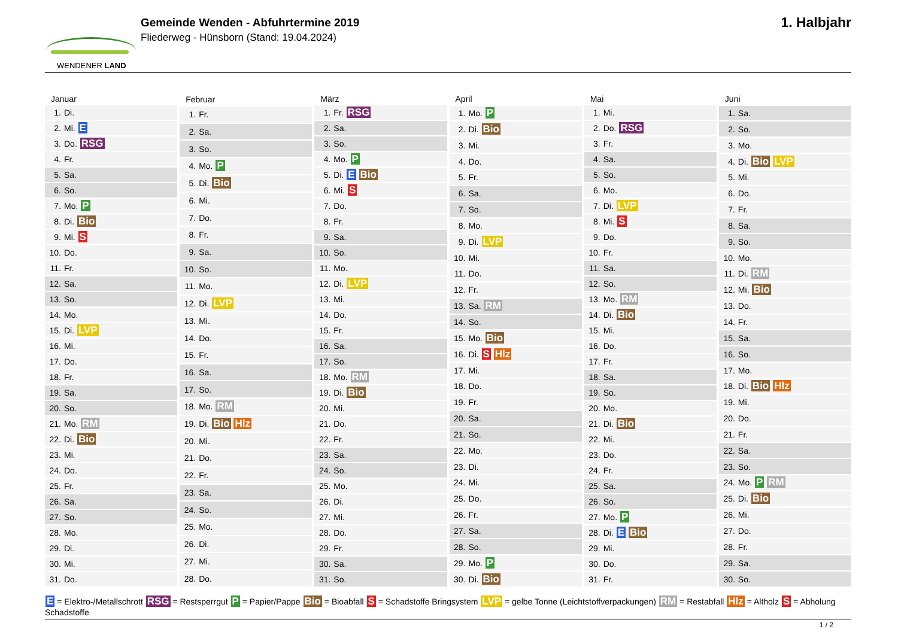WENDENER LAND
Gemeinde Wenden - Abfuhrtermine 2019
Fliederweg - Hünsborn (Stand: 19.04.2024)
1. Halbjahr
| Januar | |
| --- | --- |
| 1. | Di. |
| 2. | Mi. E |
| 3. | Do. RSG |
| 4. | Fr. |
| 5. | Sa. |
| 6. | So. |
| 7. | Mo. P |
| 8. | Di. Bio |
| 9. | Mi. S |
| 10. | Do. |
| 11. | Fr. |
| 12. | Sa. |
| 13. | So. |
| 14. | Mo. |
| 15. | Di. LVP |
| 16. | Mi. |
| 17. | Do. |
| 18. | Fr. |
| 19. | Sa. |
| 20. | So. |
| 21. | Mo. RM |
| 22. | Di. Bio |
| 23. | Mi. |
| 24. | Do. |
| 25. | Fr. |
| 26. | Sa. |
| 27. | So. |
| 28. | Mo. |
| 29. | Di. |
| 30. | Mi. |
| 31. | Do. |
| Februar | |
| --- | --- |
| 1. | Fr. |
| 2. | Sa. |
| 3. | So. |
| 4. | Mo. P |
| 5. | Di. Bio |
| 6. | Mi. |
| 7. | Do. |
| 8. | Fr. |
| 9. | Sa. |
| 10. | So. |
| 11. | Mo. |
| 12. | Di. LVP |
| 13. | Mi. |
| 14. | Do. |
| 15. | Fr. |
| 16. | Sa. |
| 17. | So. |
| 18. | Mo. RM |
| 19. | Di. Bio Hlz |
| 20. | Mi. |
| 21. | Do. |
| 22. | Fr. |
| 23. | Sa. |
| 24. | So. |
| 25. | Mo. |
| 26. | Di. |
| 27. | Mi. |
| 28. | Do. |
| März | |
| --- | --- |
| 1. | Fr. RSG |
| 2. | Sa. |
| 3. | So. |
| 4. | Mo. P |
| 5. | Di. E Bio |
| 6. | Mi. S |
| 7. | Do. |
| 8. | Fr. |
| 9. | Sa. |
| 10. | So. |
| 11. | Mo. |
| 12. | Di. LVP |
| 13. | Mi. |
| 14. | Do. |
| 15. | Fr. |
| 16. | Sa. |
| 17. | So. |
| 18. | Mo. RM |
| 19. | Di. Bio |
| 20. | Mi. |
| 21. | Do. |
| 22. | Fr. |
| 23. | Sa. |
| 24. | So. |
| 25. | Mo. |
| 26. | Di. |
| 27. | Mi. |
| 28. | Do. |
| 29. | Fr. |
| 30. | Sa. |
| 31. | So. |
| April | |
| --- | --- |
| 1. | Mo. P |
| 2. | Di. Bio |
| 3. | Mi. |
| 4. | Do. |
| 5. | Fr. |
| 6. | Sa. |
| 7. | So. |
| 8. | Mo. |
| 9. | Di. LVP |
| 10. | Mi. |
| 11. | Do. |
| 12. | Fr. |
| 13. | Sa. RM |
| 14. | So. |
| 15. | Mo. Bio |
| 16. | Di. S Hlz |
| 17. | Mi. |
| 18. | Do. |
| 19. | Fr. |
| 20. | Sa. |
| 21. | So. |
| 22. | Mo. |
| 23. | Di. |
| 24. | Mi. |
| 25. | Do. |
| 26. | Fr. |
| 27. | Sa. |
| 28. | So. |
| 29. | Mo. P |
| 30. | Di. Bio |
| Mai | |
| --- | --- |
| 1. | Mi. |
| 2. | Do. RSG |
| 3. | Fr. |
| 4. | Sa. |
| 5. | So. |
| 6. | Mo. |
| 7. | Di. LVP |
| 8. | Mi. S |
| 9. | Do. |
| 10. | Fr. |
| 11. | Sa. |
| 12. | So. |
| 13. | Mo. RM |
| 14. | Di. Bio |
| 15. | Mi. |
| 16. | Do. |
| 17. | Fr. |
| 18. | Sa. |
| 19. | So. |
| 20. | Mo. |
| 21. | Di. Bio |
| 22. | Mi. |
| 23. | Do. |
| 24. | Fr. |
| 25. | Sa. |
| 26. | So. |
| 27. | Mo. P |
| 28. | Di. E Bio |
| 29. | Mi. |
| 30. | Do. |
| 31. | Fr. |
| Juni | |
| --- | --- |
| 1. | Sa. |
| 2. | So. |
| 3. | Mo. |
| 4. | Di. Bio LVP |
| 5. | Mi. |
| 6. | Do. |
| 7. | Fr. |
| 8. | Sa. |
| 9. | So. |
| 10. | Mo. |
| 11. | Di. RM |
| 12. | Mi. Bio |
| 13. | Do. |
| 14. | Fr. |
| 15. | Sa. |
| 16. | So. |
| 17. | Mo. |
| 18. | Di. Bio Hlz |
| 19. | Mi. |
| 20. | Do. |
| 21. | Fr. |
| 22. | Sa. |
| 23. | So. |
| 24. | Mo. P RM |
| 25. | Di. Bio |
| 26. | Mi. |
| 27. | Do. |
| 28. | Fr. |
| 29. | Sa. |
| 30. | So. |
E = Elektro-/Metallschrott RSG = Restsperrgut P = Papier/Pappe Bio = Bioabfall S = Schadstoffe Bringsystem LVP = gelbe Tonne (Leichtstoffverpackungen) RM = Restabfall Hlz = Altholz S = Abholung Schadstoffe
1 / 2